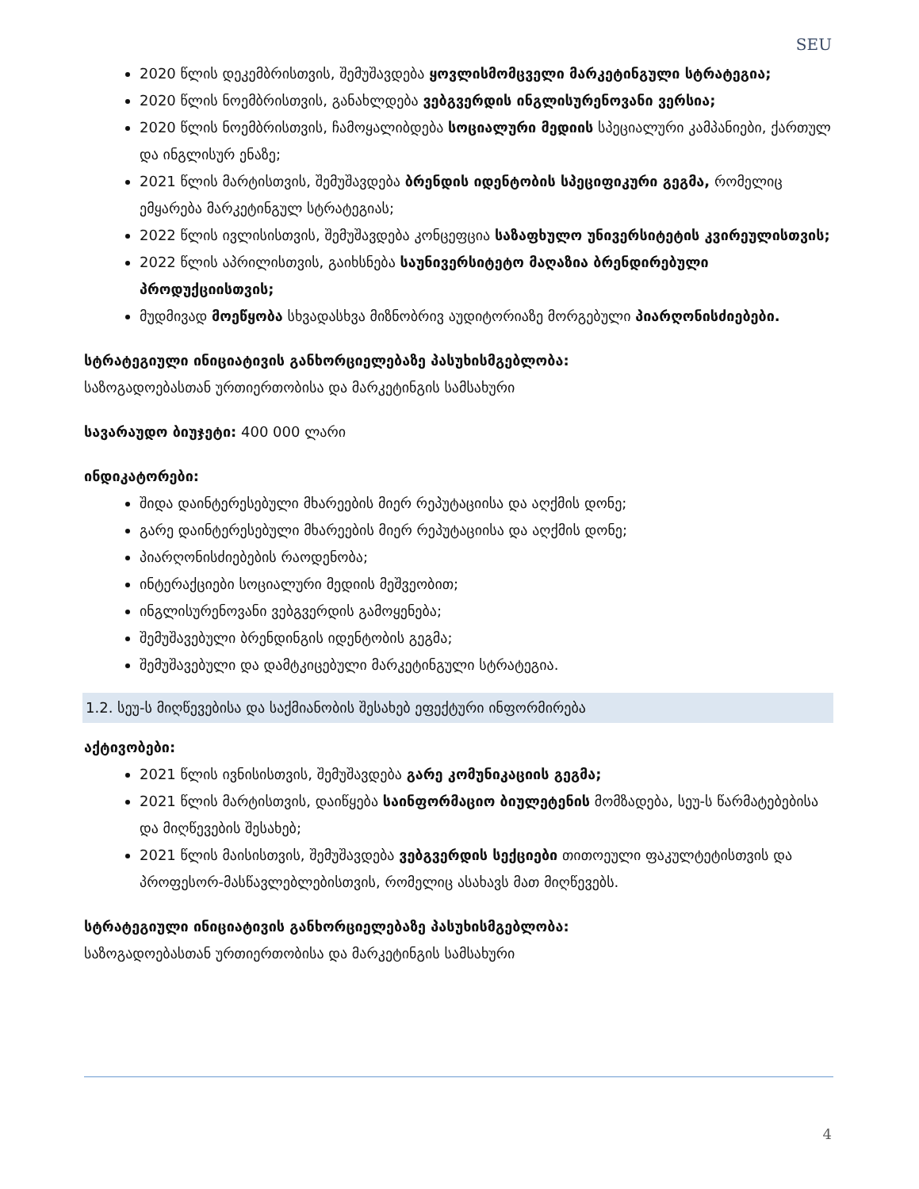SEU
2020 წლის დეკემბრისთვის, შემუშავდება ყოვლისმომცველი მარკეტინგული სტრატეგია;
2020 წლის ნოემბრისთვის, განახლდება ვებგვერდის ინგლისურენოვანი ვერსია;
2020 წლის ნოემბრისთვის, ჩამოყალიბდება სოციალური მედიის სპეციალური კამპანიები, ქართულ და ინგლისურ ენაზე;
2021 წლის მარტისთვის, შემუშავდება ბრენდის იდენტობის სპეციფიკური გეგმა, რომელიც ემყარება მარკეტინგულ სტრატეგიას;
2022 წლის ივლისისთვის, შემუშავდება კონცეფცია საზაფხულო უნივერსიტეტის კვირეულისთვის;
2022 წლის აპრილისთვის, გაიხსნება საუნივერსიტეტო მაღაზია ბრენდირებული პროდუქციისთვის;
მუდმივად მოეწყობა სხვადასხვა მიზნობრივ აუდიტორიაზე მორგებული პიარღონისძიებები.
სტრატეგიული ინიციატივის განხორციელებაზე პასუხისმგებლობა:
საზოგადოებასთან ურთიერთობისა და მარკეტინგის სამსახური
სავარაუდო ბიუჯეტი: 400 000 ლარი
ინდიკატორები:
შიდა დაინტერესებული მხარეების მიერ რეპუტაციისა და აღქმის დონე;
გარე დაინტერესებული მხარეების მიერ რეპუტაციისა და აღქმის დონე;
პიარღონისძიებების რაოდენობა;
ინტერაქციები სოციალური მედიის მეშვეობით;
ინგლისურენოვანი ვებგვერდის გამოყენება;
შემუშავებული ბრენდინგის იდენტობის გეგმა;
შემუშავებული და დამტკიცებული მარკეტინგული სტრატეგია.
1.2. სეუ-ს მიღწევებისა და საქმიანობის შესახებ ეფექტური ინფორმირება
აქტივობები:
2021 წლის ივნისისთვის, შემუშავდება გარე კომუნიკაციის გეგმა;
2021 წლის მარტისთვის, დაიწყება საინფორმაციო ბიულეტენის მომზადება, სეუ-ს წარმატებებისა და მიღწევების შესახებ;
2021 წლის მაისისთვის, შემუშავდება ვებგვერდის სექციები თითოეული ფაკულტეტისთვის და პროფესორ-მასწავლებლებისთვის, რომელიც ასახავს მათ მიღწევებს.
სტრატეგიული ინიციატივის განხორციელებაზე პასუხისმგებლობა:
საზოგადოებასთან ურთიერთობისა და მარკეტინგის სამსახური
4